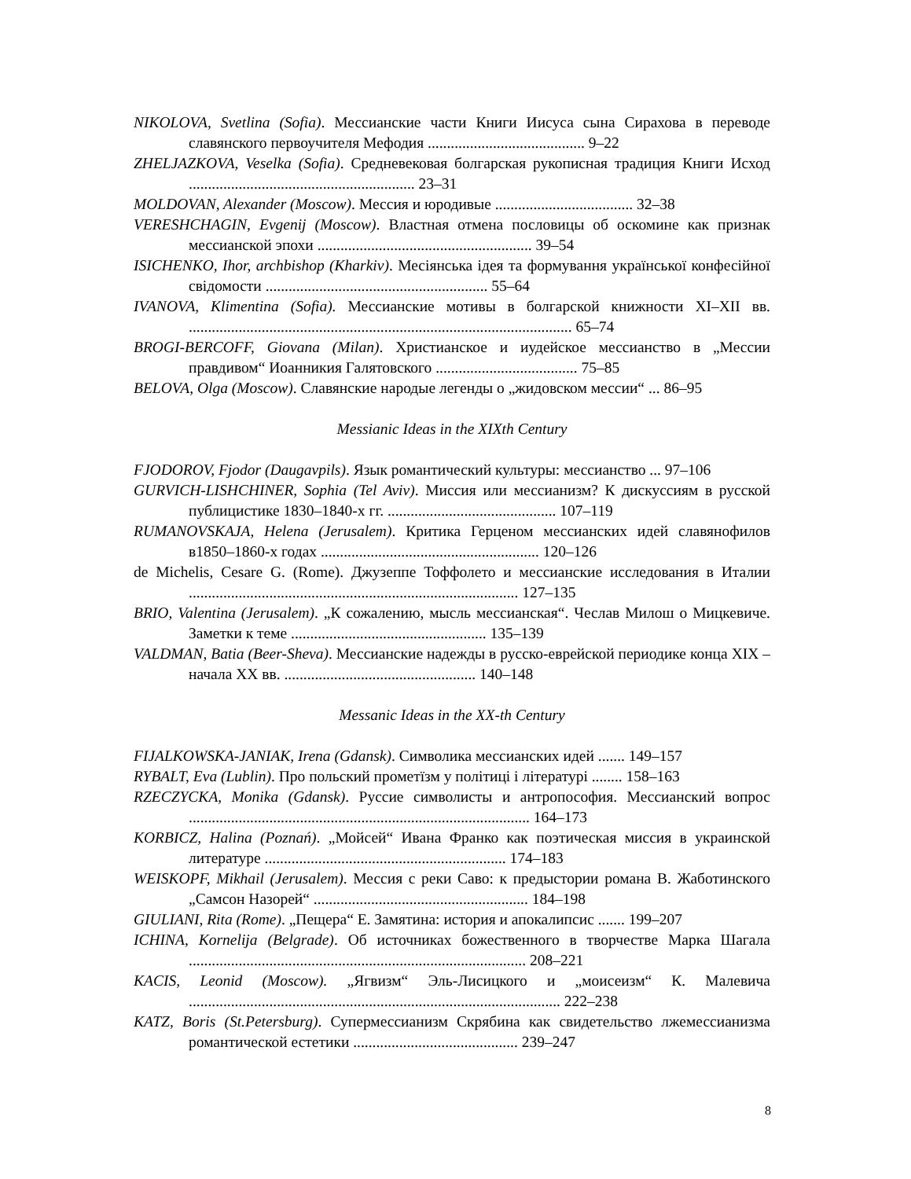NIKOLOVA, Svetlina (Sofia). Мессианские части Книги Иисуса сына Сирахова в переводе славянского первоучителя Мефодия ......................................... 9–22
ZHELJAZKOVA, Veselka (Sofia). Средневековая болгарская рукописная традиция Книги Исход ........................................................... 23–31
MOLDOVAN, Alexander (Moscow). Мессия и юродивые .................................... 32–38
VERESHCHAGIN, Evgenij (Moscow). Властная отмена пословицы об оскомине как признак мессианской эпохи ........................................................ 39–54
ISICHENKO, Ihor, archbishop (Kharkiv). Месіянська ідея та формування української конфесійної свідомости .......................................................... 55–64
IVANOVA, Klimentina (Sofia). Мессианские мотивы в болгарской книжности XI–XII вв. .................................................................................................... 65–74
BROGI-BERCOFF, Giovana (Milan). Христианское и иудейское мессианство в „Мессии правдивом“ Иоанникия Галятовского ..................................... 75–85
BELOVA, Olga (Moscow). Славянские народые легенды о „жидовском мессии“ ... 86–95
Messianic Ideas in the XIXth Century
FJODOROV, Fjodor (Daugavpils). Язык романтический культуры: мессианство ... 97–106
GURVICH-LISHCHINER, Sophia (Tel Aviv). Миссия или мессианизм? К дискуссиям в русской публицистике 1830–1840-х гг. ............................................ 107–119
RUMANOVSKAJA, Helena (Jerusalem). Критика Герценом мессианских идей славянофилов в1850–1860-х годах ......................................................... 120–126
de Michelis, Cesare G. (Rome). Джузеппе Тоффолето и мессианские исследования в Италии ...................................................................................... 127–135
BRIO, Valentina (Jerusalem). „К сожалению, мысль мессианская“. Чеслав Милош о Мицкевиче. Заметки к теме ................................................... 135–139
VALDMAN, Batia (Beer-Sheva). Мессианские надежды в русско-еврейской периодике конца XIX – начала XX вв. .................................................. 140–148
Messanic Ideas in the XX-th Century
FIJALKOWSKA-JANIAK, Irena (Gdansk). Символика мессианских идей ....... 149–157
RYBALT, Eva (Lublin). Про польский прометїзм у політиці і літературі ........ 158–163
RZECZYCKA, Monika (Gdansk). Руссие символисты и антропософия. Мессианский вопрос ......................................................................................... 164–173
KORBICZ, Halina (Poznań). „Мойсей“ Ивана Франко как поэтическая миссия в украинской литературе ............................................................... 174–183
WEISKOPF, Mikhail (Jerusalem). Мессия с реки Саво: к предыстории романа В. Жаботинского „Самсон Назорей“ ........................................................ 184–198
GIULIANI, Rita (Rome). „Пещера“ Е. Замятина: история и апокалипсис ....... 199–207
ICHINA, Kornelija (Belgrade). Об источниках божественного в творчестве Марка Шагала ........................................................................................ 208–221
KACIS, Leonid (Moscow). „Ягвизм“ Эль-Лисицкого и „моисеизм“ К. Малевича ................................................................................................. 222–238
KATZ, Boris (St.Petersburg). Супермессианизм Скрябина как свидетельство лжемессианизма романтической естетики ........................................... 239–247
8